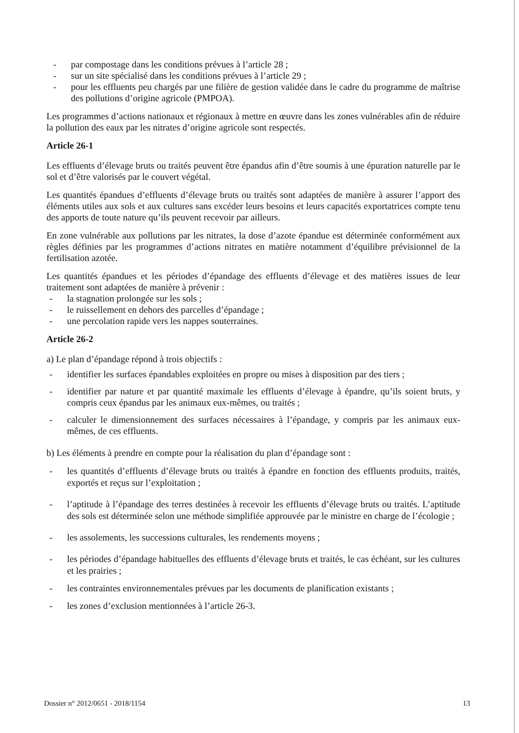- par compostage dans les conditions prévues à l’article 28 ;
- sur un site spécialisé dans les conditions prévues à l’article 29 ;
- pour les effluents peu chargés par une filière de gestion validée dans le cadre du programme de maîtrise des pollutions d’origine agricole (PMPOA).
Les programmes d’actions nationaux et régionaux à mettre en œuvre dans les zones vulnérables afin de réduire la pollution des eaux par les nitrates d’origine agricole sont respectés.
Article 26-1
Les effluents d’élevage bruts ou traités peuvent être épandus afin d’être soumis à une épuration naturelle par le sol et d’être valorisés par le couvert végétal.
Les quantités épandues d’effluents d’élevage bruts ou traités sont adaptées de manière à assurer l’apport des éléments utiles aux sols et aux cultures sans excéder leurs besoins et leurs capacités exportatrices compte tenu des apports de toute nature qu’ils peuvent recevoir par ailleurs.
En zone vulnérable aux pollutions par les nitrates, la dose d’azote épandue est déterminée conformément aux règles définies par les programmes d’actions nitrates en matière notamment d’équilibre prévisionnel de la fertilisation azotée.
Les quantités épandues et les périodes d’épandage des effluents d’élevage et des matières issues de leur traitement sont adaptées de manière à prévenir :
- la stagnation prolongée sur les sols ;
- le ruissellement en dehors des parcelles d’épandage ;
- une percolation rapide vers les nappes souterraines.
Article 26-2
a) Le plan d’épandage répond à trois objectifs :
- identifier les surfaces épandables exploitées en propre ou mises à disposition par des tiers ;
- identifier par nature et par quantité maximale les effluents d’élevage à épandre, qu’ils soient bruts, y compris ceux épandus par les animaux eux-mêmes, ou traités ;
- calculer le dimensionnement des surfaces nécessaires à l’épandage, y compris par les animaux eux-mêmes, de ces effluents.
b) Les éléments à prendre en compte pour la réalisation du plan d’épandage sont :
- les quantités d’effluents d’élevage bruts ou traités à épandre en fonction des effluents produits, traités, exportés et reçus sur l’exploitation ;
- l’aptitude à l’épandage des terres destinées à recevoir les effluents d’élevage bruts ou traités. L’aptitude des sols est déterminée selon une méthode simplifiée approuvée par le ministre en charge de l’écologie ;
- les assolements, les successions culturales, les rendements moyens ;
- les périodes d’épandage habituelles des effluents d’élevage bruts et traités, le cas échéant, sur les cultures et les prairies ;
- les contraintes environnementales prévues par les documents de planification existants ;
- les zones d’exclusion mentionnées à l’article 26-3.
Dossier n° 2012/0651 - 2018/1154 13